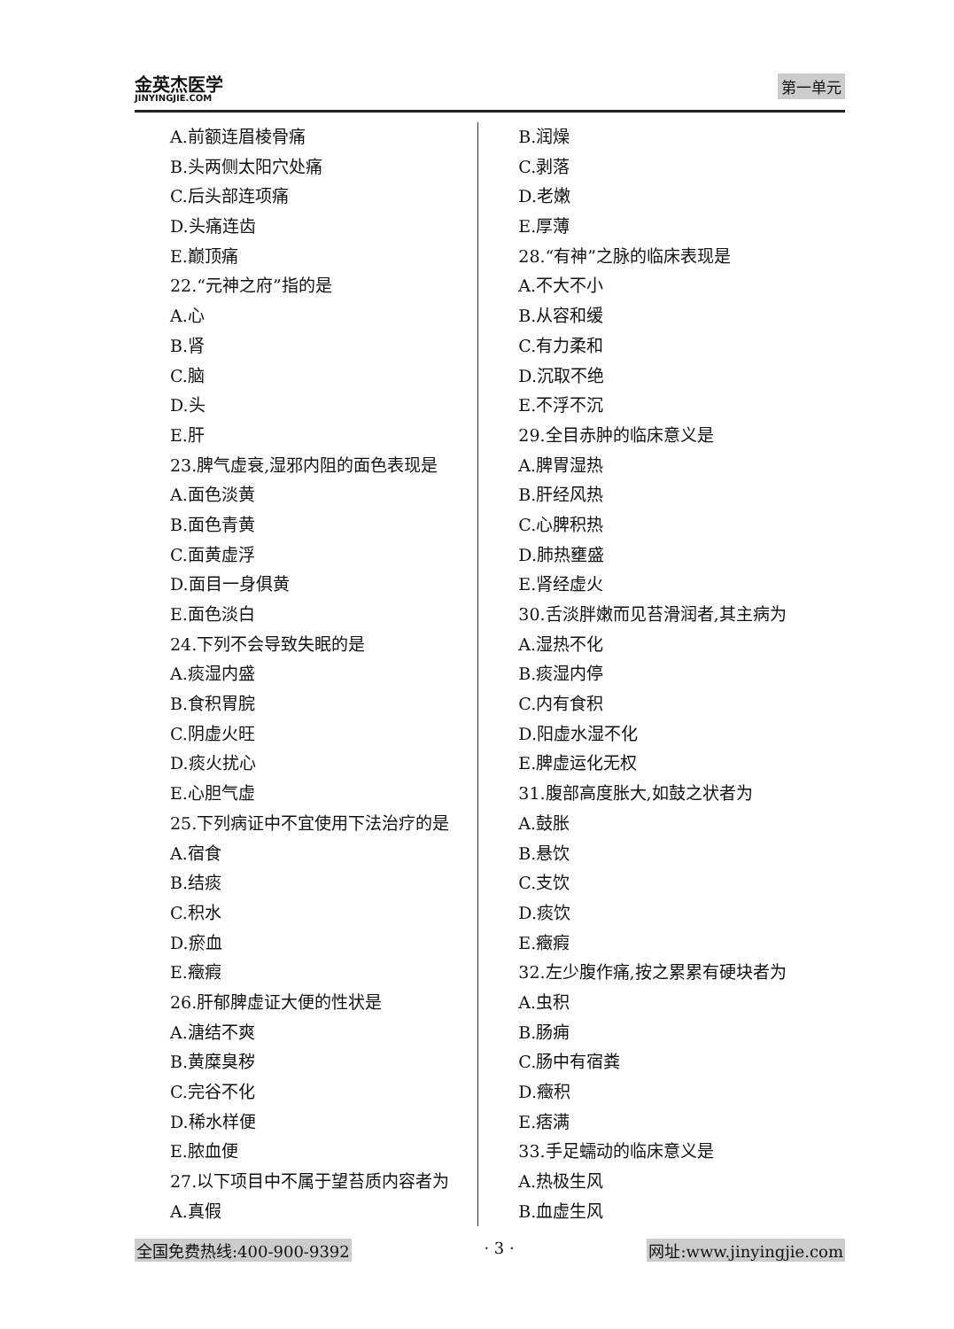金英杰医学
JINYINGJIE.COM
第一单元
A.前额连眉棱骨痛
B.头两侧太阳穴处痛
C.后头部连项痛
D.头痛连齿
E.巅顶痛
22.“元神之府”指的是
A.心
B.肾
C.脑
D.头
E.肝
23.脾气虚衰,湿邪内阻的面色表现是
A.面色淡黄
B.面色青黄
C.面黄虚浮
D.面目一身俱黄
E.面色淡白
24.下列不会导致失眠的是
A.痰湿内盛
B.食积胃脘
C.阴虚火旺
D.痰火扰心
E.心胆气虚
25.下列病证中不宜使用下法治疗的是
A.宿食
B.结痰
C.积水
D.瘀血
E.癥瘕
26.肝郁脾虚证大便的性状是
A.溏结不爽
B.黄糜臭秽
C.完谷不化
D.稀水样便
E.脓血便
27.以下项目中不属于望苔质内容者为
A.真假
B.润燥
C.剥落
D.老嫩
E.厚薄
28.“有神”之脉的临床表现是
A.不大不小
B.从容和缓
C.有力柔和
D.沉取不绝
E.不浮不沉
29.全目赤肿的临床意义是
A.脾胃湿热
B.肝经风热
C.心脾积热
D.肺热壅盛
E.肾经虚火
30.舌淡胖嫩而见苔滑润者,其主病为
A.湿热不化
B.痰湿内停
C.内有食积
D.阳虚水湿不化
E.脾虚运化无权
31.腹部高度胀大,如鼓之状者为
A.鼓胀
B.悬饮
C.支饮
D.痰饮
E.癥瘕
32.左少腹作痛,按之累累有硬块者为
A.虫积
B.肠痈
C.肠中有宿粪
D.癥积
E.痞满
33.手足蠕动的临床意义是
A.热极生风
B.血虚生风
全国免费热线:400-900-9392 · 3 · 网址:www.jinyingjie.com